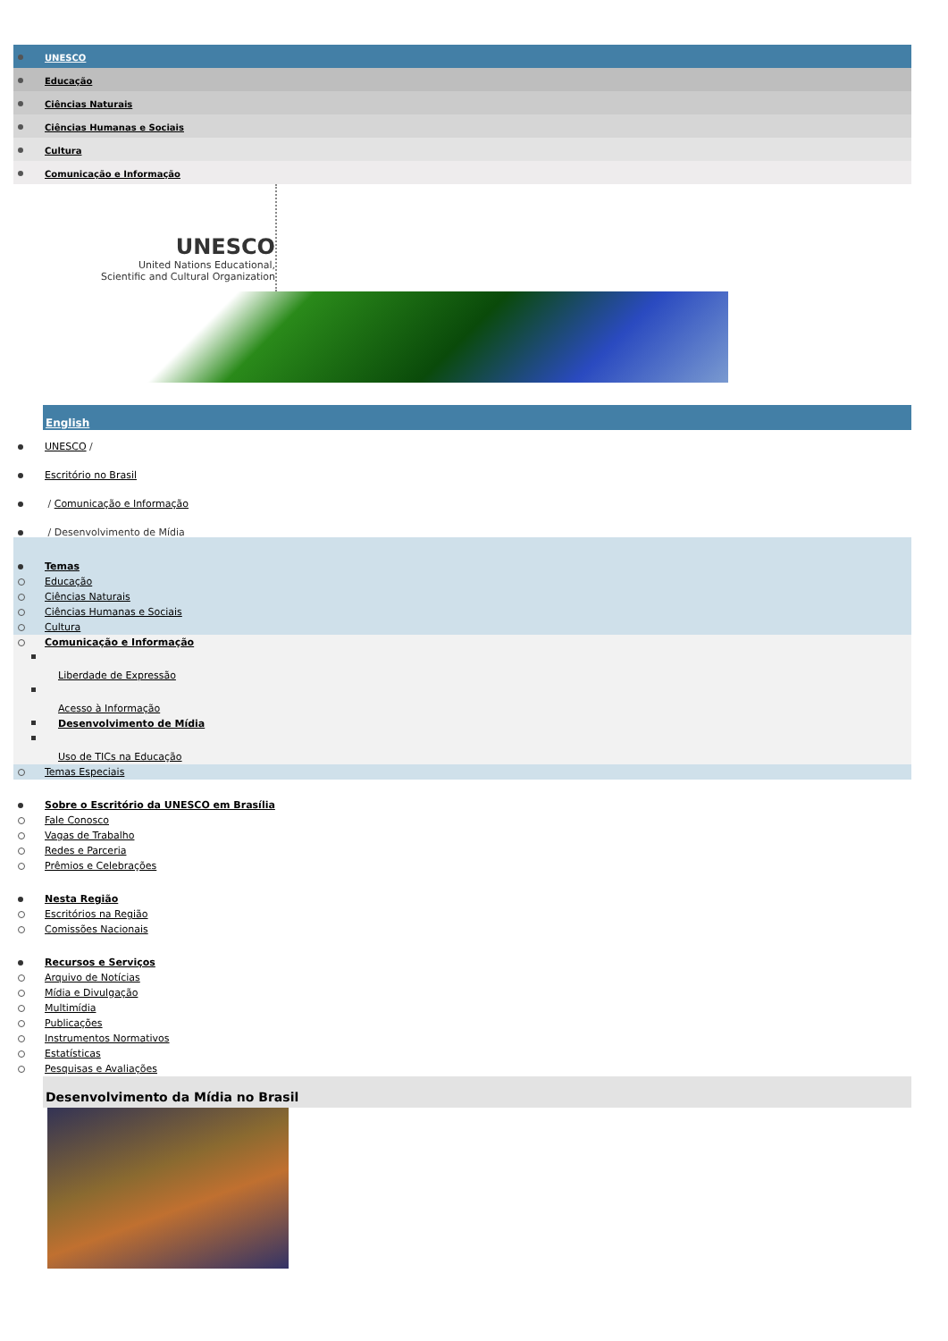UNESCO
Educação
Ciências Naturais
Ciências Humanas e Sociais
Cultura
Comunicação e Informação
UNESCO
United Nations Educational,
Scientific and Cultural Organization
English
UNESCO /
Escritório no Brasil
/ Comunicação e Informação
/ Desenvolvimento de Mídia
Temas
Educação
Ciências Naturais
Ciências Humanas e Sociais
Cultura
Comunicação e Informação
Liberdade de Expressão
Acesso à Informação
Desenvolvimento de Mídia
Uso de TICs na Educação
Temas Especiais
Sobre o Escritório da UNESCO em Brasília
Fale Conosco
Vagas de Trabalho
Redes e Parceria
Prêmios e Celebrações
Nesta Região
Escritórios na Região
Comissões Nacionais
Recursos e Serviços
Arquivo de Notícias
Mídia e Divulgação
Multimídia
Publicações
Instrumentos Normativos
Estatísticas
Pesquisas e Avaliações
Desenvolvimento da Mídia no Brasil